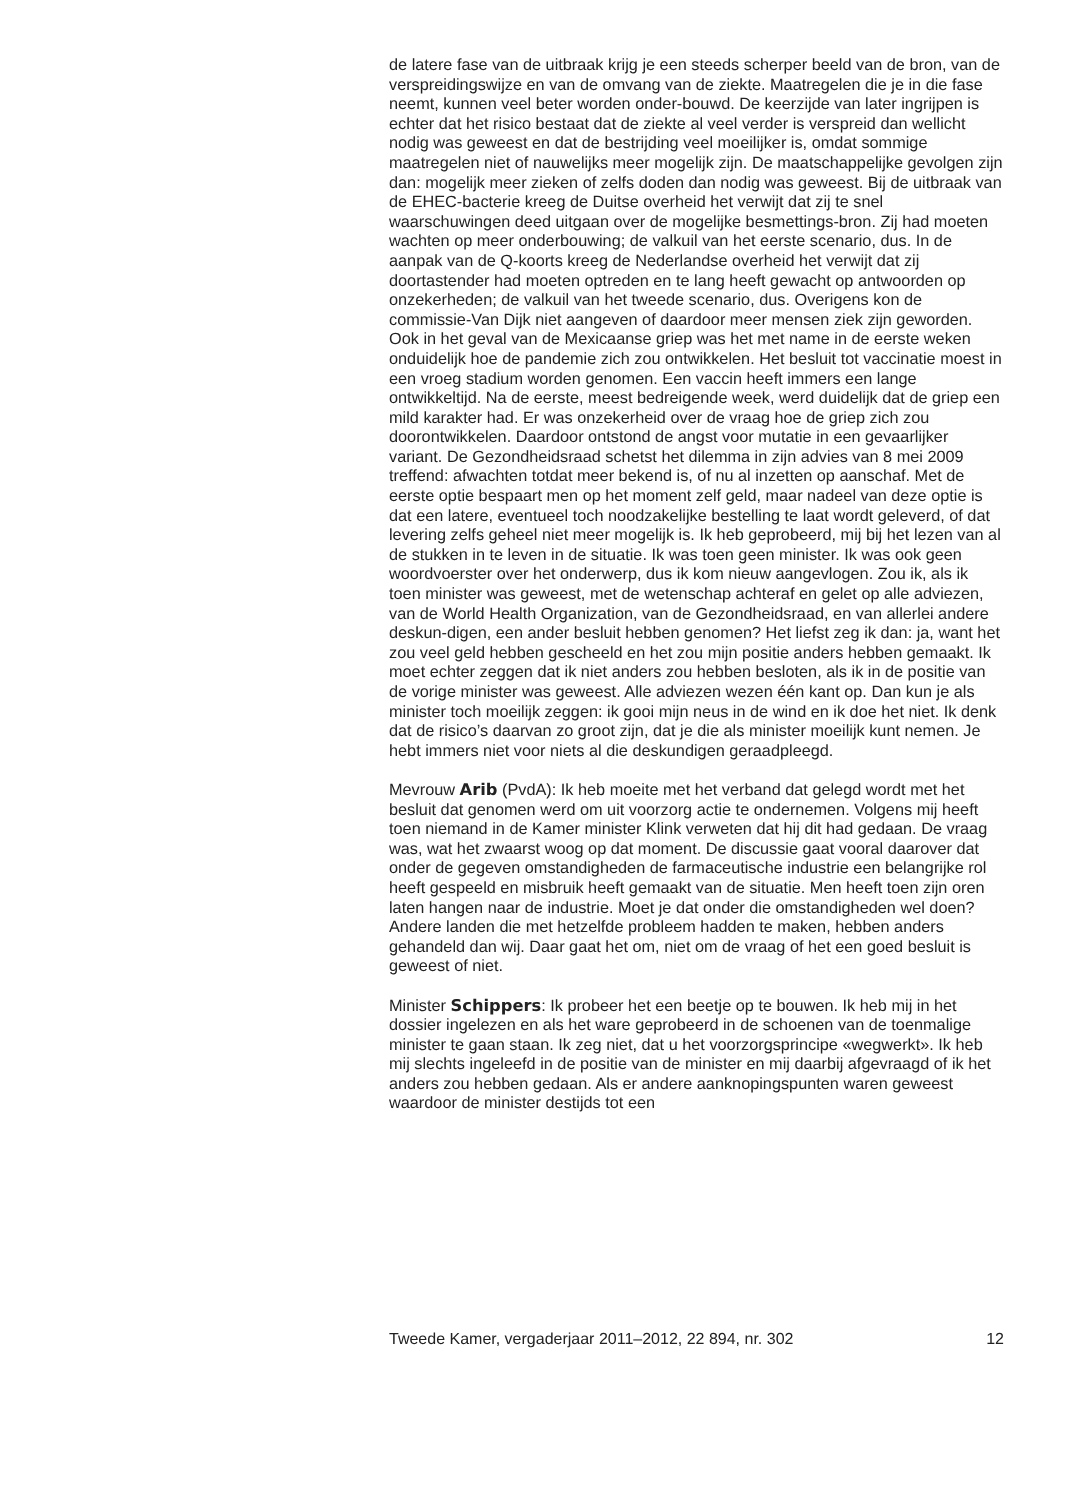de latere fase van de uitbraak krijg je een steeds scherper beeld van de bron, van de verspreidingswijze en van de omvang van de ziekte. Maatregelen die je in die fase neemt, kunnen veel beter worden onder-bouwd. De keerzijde van later ingrijpen is echter dat het risico bestaat dat de ziekte al veel verder is verspreid dan wellicht nodig was geweest en dat de bestrijding veel moeilijker is, omdat sommige maatregelen niet of nauwelijks meer mogelijk zijn. De maatschappelijke gevolgen zijn dan: mogelijk meer zieken of zelfs doden dan nodig was geweest. Bij de uitbraak van de EHEC-bacterie kreeg de Duitse overheid het verwijt dat zij te snel waarschuwingen deed uitgaan over de mogelijke besmettings-bron. Zij had moeten wachten op meer onderbouwing; de valkuil van het eerste scenario, dus. In de aanpak van de Q-koorts kreeg de Nederlandse overheid het verwijt dat zij doortastender had moeten optreden en te lang heeft gewacht op antwoorden op onzekerheden; de valkuil van het tweede scenario, dus. Overigens kon de commissie-Van Dijk niet aangeven of daardoor meer mensen ziek zijn geworden.
Ook in het geval van de Mexicaanse griep was het met name in de eerste weken onduidelijk hoe de pandemie zich zou ontwikkelen. Het besluit tot vaccinatie moest in een vroeg stadium worden genomen. Een vaccin heeft immers een lange ontwikkeltijd. Na de eerste, meest bedreigende week, werd duidelijk dat de griep een mild karakter had. Er was onzekerheid over de vraag hoe de griep zich zou doorontwikkelen. Daardoor ontstond de angst voor mutatie in een gevaarlijker variant. De Gezondheidsraad schetst het dilemma in zijn advies van 8 mei 2009 treffend: afwachten totdat meer bekend is, of nu al inzetten op aanschaf. Met de eerste optie bespaart men op het moment zelf geld, maar nadeel van deze optie is dat een latere, eventueel toch noodzakelijke bestelling te laat wordt geleverd, of dat levering zelfs geheel niet meer mogelijk is. Ik heb geprobeerd, mij bij het lezen van al de stukken in te leven in de situatie. Ik was toen geen minister. Ik was ook geen woordvoerster over het onderwerp, dus ik kom nieuw aangevlogen. Zou ik, als ik toen minister was geweest, met de wetenschap achteraf en gelet op alle adviezen, van de World Health Organization, van de Gezondheidsraad, en van allerlei andere deskun-digen, een ander besluit hebben genomen? Het liefst zeg ik dan: ja, want het zou veel geld hebben gescheeld en het zou mijn positie anders hebben gemaakt. Ik moet echter zeggen dat ik niet anders zou hebben besloten, als ik in de positie van de vorige minister was geweest. Alle adviezen wezen één kant op. Dan kun je als minister toch moeilijk zeggen: ik gooi mijn neus in de wind en ik doe het niet. Ik denk dat de risico’s daarvan zo groot zijn, dat je die als minister moeilijk kunt nemen. Je hebt immers niet voor niets al die deskundigen geraadpleegd.
Mevrouw Arib (PvdA): Ik heb moeite met het verband dat gelegd wordt met het besluit dat genomen werd om uit voorzorg actie te ondernemen. Volgens mij heeft toen niemand in de Kamer minister Klink verweten dat hij dit had gedaan. De vraag was, wat het zwaarst woog op dat moment. De discussie gaat vooral daarover dat onder de gegeven omstandigheden de farmaceutische industrie een belangrijke rol heeft gespeeld en misbruik heeft gemaakt van de situatie. Men heeft toen zijn oren laten hangen naar de industrie. Moet je dat onder die omstandigheden wel doen? Andere landen die met hetzelfde probleem hadden te maken, hebben anders gehandeld dan wij. Daar gaat het om, niet om de vraag of het een goed besluit is geweest of niet.
Minister Schippers: Ik probeer het een beetje op te bouwen. Ik heb mij in het dossier ingelezen en als het ware geprobeerd in de schoenen van de toenmalige minister te gaan staan. Ik zeg niet, dat u het voorzorgsprincipe «wegwerkt». Ik heb mij slechts ingeleefd in de positie van de minister en mij daarbij afgevraagd of ik het anders zou hebben gedaan. Als er andere aanknopingspunten waren geweest waardoor de minister destijds tot een
Tweede Kamer, vergaderjaar 2011–2012, 22 894, nr. 302 12